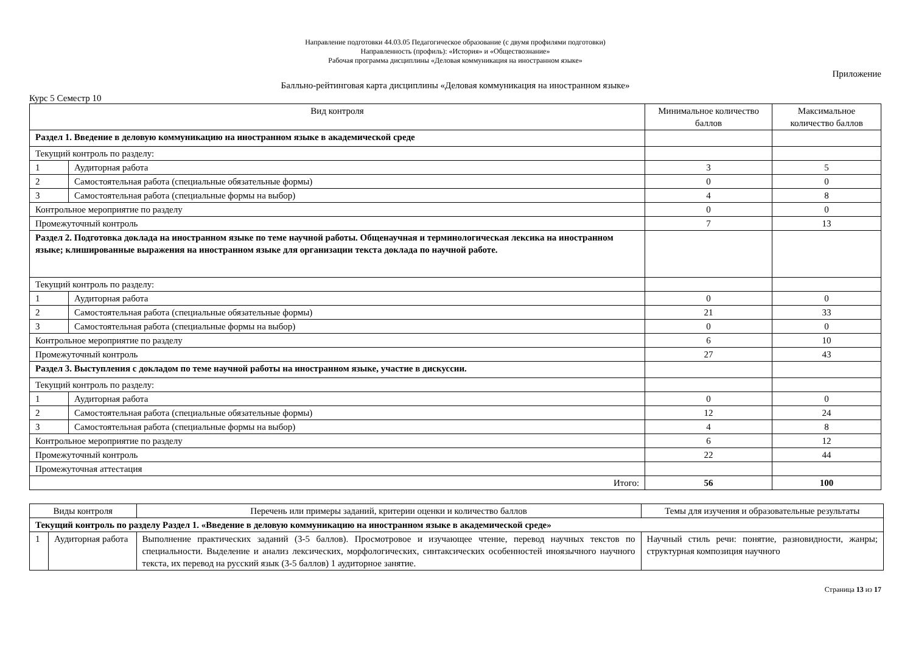Направление подготовки 44.03.05 Педагогическое образование (с двумя профилями подготовки)
Направленность (профиль): «История» и «Обществознание»
Рабочая программа дисциплины «Деловая коммуникация на иностранном языке»
Приложение
Балльно-рейтинговая карта дисциплины «Деловая коммуникация на иностранном языке»
Курс 5 Семестр 10
| Вид контроля | | Минимальное количество баллов | Максимальное количество баллов |
| --- | --- | --- | --- |
| Раздел 1. Введение в деловую коммуникацию на иностранном языке в академической среде | | | |
| Текущий контроль по разделу: | | | |
| 1 | Аудиторная работа | 3 | 5 |
| 2 | Самостоятельная работа (специальные обязательные формы) | 0 | 0 |
| 3 | Самостоятельная работа (специальные формы на выбор) | 4 | 8 |
| Контрольное мероприятие по разделу | | 0 | 0 |
| Промежуточный контроль | | 7 | 13 |
| Раздел 2. Подготовка доклада на иностранном языке по теме научной работы. Общенаучная и терминологическая лексика на иностранном языке; клишированные выражения на иностранном языке для организации текста доклада по научной работе. | | | |
| Текущий контроль по разделу: | | | |
| 1 | Аудиторная работа | 0 | 0 |
| 2 | Самостоятельная работа (специальные обязательные формы) | 21 | 33 |
| 3 | Самостоятельная работа (специальные формы на выбор) | 0 | 0 |
| Контрольное мероприятие по разделу | | 6 | 10 |
| Промежуточный контроль | | 27 | 43 |
| Раздел 3. Выступления с докладом по теме научной работы на иностранном языке, участие в дискуссии. | | | |
| Текущий контроль по разделу: | | | |
| 1 | Аудиторная работа | 0 | 0 |
| 2 | Самостоятельная работа (специальные обязательные формы) | 12 | 24 |
| 3 | Самостоятельная работа (специальные формы на выбор) | 4 | 8 |
| Контрольное мероприятие по разделу | | 6 | 12 |
| Промежуточный контроль | | 22 | 44 |
| Промежуточная аттестация | | | |
| Итого: | | 56 | 100 |
| Виды контроля | | Перечень или примеры заданий, критерии оценки и количество баллов | Темы для изучения и образовательные результаты |
| --- | --- | --- | --- |
| Текущий контроль по разделу Раздел 1. «Введение в деловую коммуникацию на иностранном языке в академической среде» | | | |
| 1 | Аудиторная работа | Выполнение практических заданий (3-5 баллов). Просмотровое и изучающее чтение, перевод научных текстов по специальности. Выделение и анализ лексических, морфологических, синтаксических особенностей иноязычного научного текста, их перевод на русский язык (3-5 баллов) 1 аудиторное занятие. | Научный стиль речи: понятие, разновидности, жанры; структурная композиция научного |
Страница 13 из 17